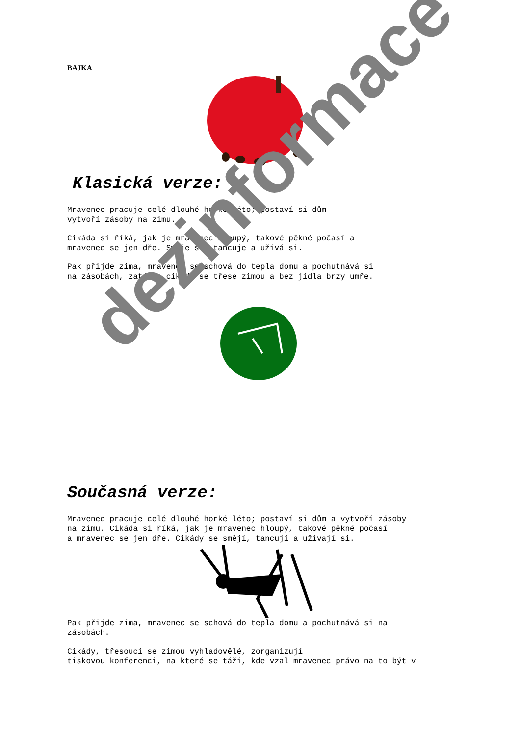BAJKA
Klasická verze:
Mravenec pracuje celé dlouhé horké léto; postaví si dům
vytvoří zásoby na zimu.
Cikáda si říká, jak je mravenec hloupý, takové pěkné počasí a
mravenec se jen dře. Směje se, tancuje a užívá si.
Pak přijde zima, mravenec se schová do tepla domu a pochutnává si
na zásobách, zatímco cikáda se třese zimou a bez jídla brzy umře.
Současná verze:
Mravenec pracuje celé dlouhé horké léto; postaví si dům a vytvoří zásoby
na zimu. Cikáda si říká, jak je mravenec hloupý, takové pěkné počasí
a mravenec se jen dře. Cikády se smějí, tancují a užívají si.
Pak přijde zima, mravenec se schová do tepla domu a pochutnává si na
zásobách.
Cikády, třesoucí se zimou vyhladovělé, zorganizují
tiskovou konferenci, na které se táží, kde vzal mravenec právo na to být v
dezinformace